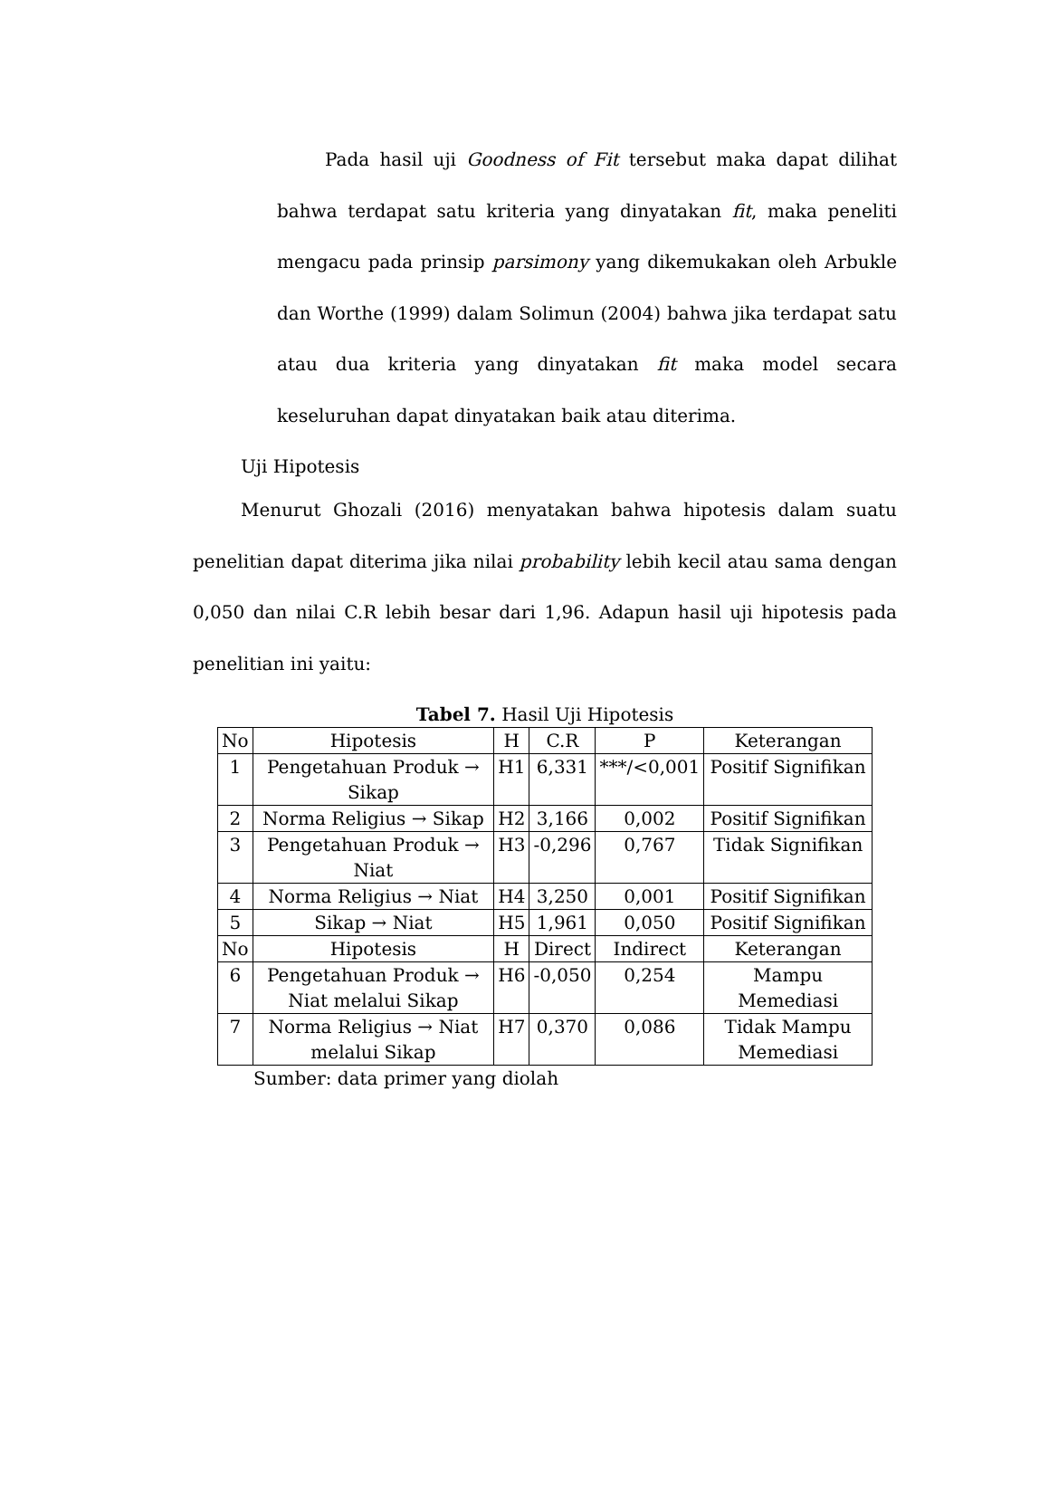Pada hasil uji Goodness of Fit tersebut maka dapat dilihat bahwa terdapat satu kriteria yang dinyatakan fit, maka peneliti mengacu pada prinsip parsimony yang dikemukakan oleh Arbukle dan Worthe (1999) dalam Solimun (2004) bahwa jika terdapat satu atau dua kriteria yang dinyatakan fit maka model secara keseluruhan dapat dinyatakan baik atau diterima.
Uji Hipotesis
Menurut Ghozali (2016) menyatakan bahwa hipotesis dalam suatu penelitian dapat diterima jika nilai probability lebih kecil atau sama dengan 0,050 dan nilai C.R lebih besar dari 1,96. Adapun hasil uji hipotesis pada penelitian ini yaitu:
Tabel 7. Hasil Uji Hipotesis
| No | Hipotesis | H | C.R | P | Keterangan |
| 1 | Pengetahuan Produk → Sikap | H1 | 6,331 | ***/<0,001 | Positif Signifikan |
| 2 | Norma Religius → Sikap | H2 | 3,166 | 0,002 | Positif Signifikan |
| 3 | Pengetahuan Produk → Niat | H3 | -0,296 | 0,767 | Tidak Signifikan |
| 4 | Norma Religius → Niat | H4 | 3,250 | 0,001 | Positif Signifikan |
| 5 | Sikap → Niat | H5 | 1,961 | 0,050 | Positif Signifikan |
| No | Hipotesis | H | Direct | Indirect | Keterangan |
| 6 | Pengetahuan Produk → Niat melalui Sikap | H6 | -0,050 | 0,254 | Mampu Memediasi |
| 7 | Norma Religius → Niat melalui Sikap | H7 | 0,370 | 0,086 | Tidak Mampu Memediasi |
Sumber: data primer yang diolah